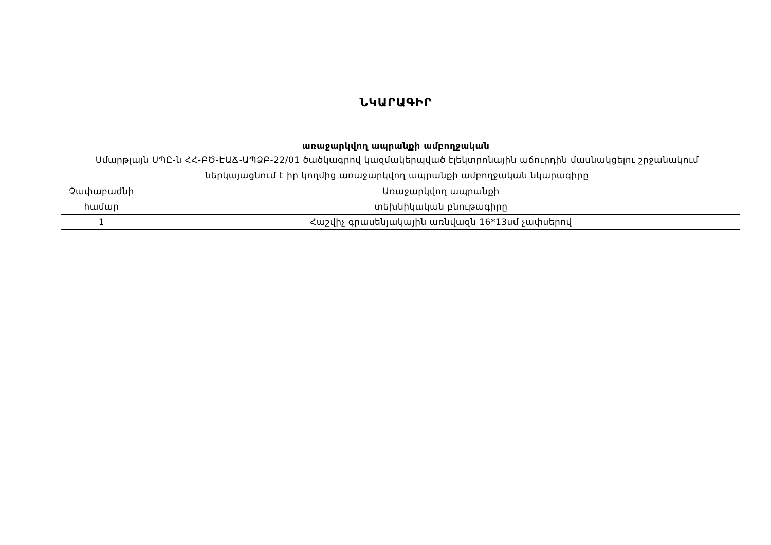ՆԿԱՐԱԳԻՐ
առաջարկվող ապրանքի ամբողջական
Սմարթլայն ՍՊԸ-ն ՀՀ-ԲԾ-ԷԱՃ-ԱՊՁԲ-22/01 ծածկագրով կազմակերպված էլեկտրոնային աճուրդին մասնակցելու շրջանակում ներկայացնում է իր կողմից առաջարկվող ապրանքի ամբողջական նկարագիրը
| Չափաբաժնի համար | Առաջարկվող ապրանքի |
| | տեխնիկական բնութագիրը |
| 1 | Հաշվիչ գրասենյակային առնվազն 16*13սմ չափսերով |